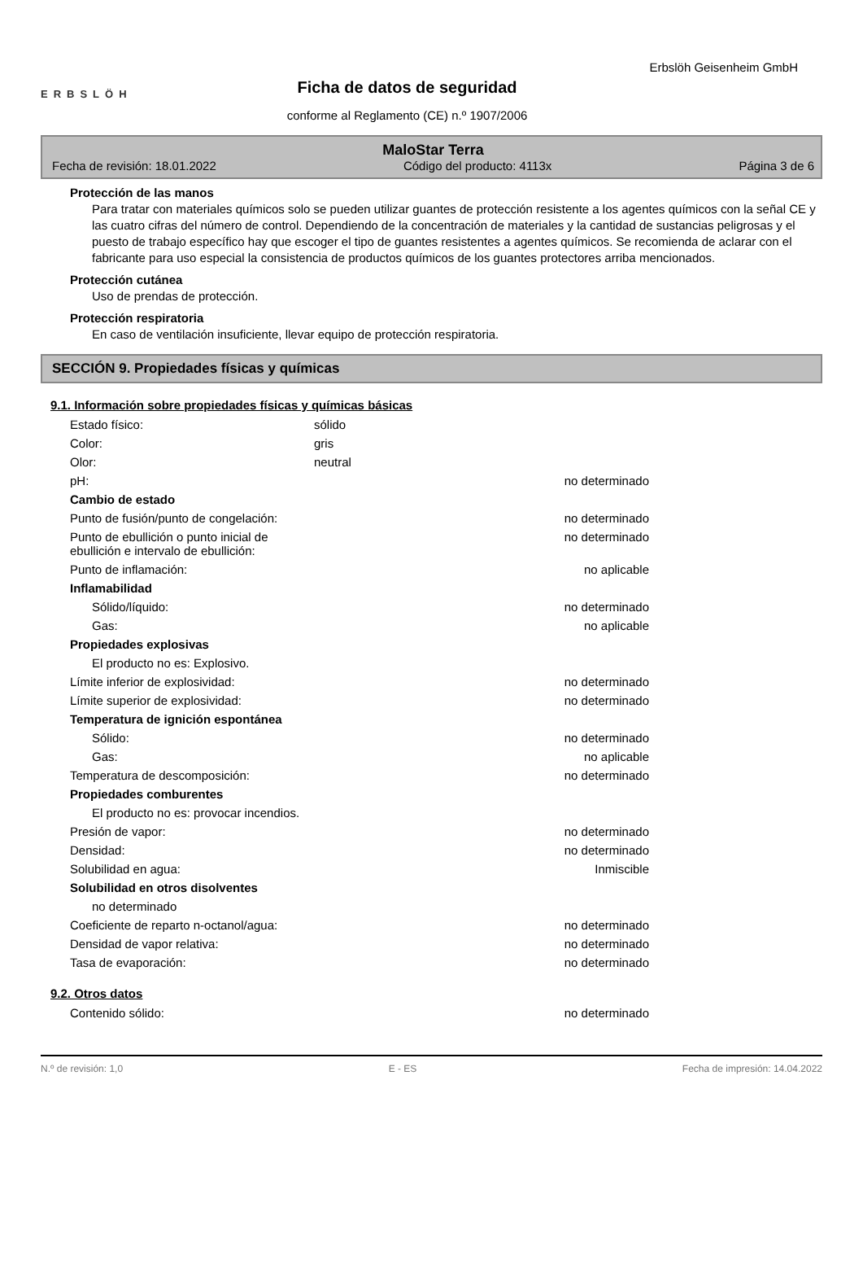ERBSLÖH
Ficha de datos de seguridad
conforme al Reglamento (CE) n.º 1907/2006
Erbslöh Geisenheim GmbH
MaloStar Terra
Fecha de revisión: 18.01.2022 Código del producto: 4113x Página 3 de 6
Protección de las manos
Para tratar con materiales químicos solo se pueden utilizar guantes de protección resistente a los agentes químicos con la señal CE y las cuatro cifras del número de control. Dependiendo de la concentración de materiales y la cantidad de sustancias peligrosas y el puesto de trabajo específico hay que escoger el tipo de guantes resistentes a agentes químicos. Se recomienda de aclarar con el fabricante para uso especial la consistencia de productos químicos de los guantes protectores arriba mencionados.
Protección cutánea
Uso de prendas de protección.
Protección respiratoria
En caso de ventilación insuficiente, llevar equipo de protección respiratoria.
SECCIÓN 9. Propiedades físicas y químicas
9.1. Información sobre propiedades físicas y químicas básicas
| Estado físico: | sólido | |
| Color: | gris | |
| Olor: | neutral | |
| pH: | | no determinado |
| Cambio de estado | | |
| Punto de fusión/punto de congelación: | | no determinado |
| Punto de ebullición o punto inicial de ebullición e intervalo de ebullición: | | no determinado |
| Punto de inflamación: | | no aplicable |
| Inflamabilidad | | |
| Sólido/líquido: | | no determinado |
| Gas: | | no aplicable |
| Propiedades explosivas | | |
| El producto no es: Explosivo. | | |
| Límite inferior de explosividad: | | no determinado |
| Límite superior de explosividad: | | no determinado |
| Temperatura de ignición espontánea | | |
| Sólido: | | no determinado |
| Gas: | | no aplicable |
| Temperatura de descomposición: | | no determinado |
| Propiedades comburentes | | |
| El producto no es: provocar incendios. | | |
| Presión de vapor: | | no determinado |
| Densidad: | | no determinado |
| Solubilidad en agua: | | Inmiscible |
| Solubilidad en otros disolventes | | |
| no determinado | | |
| Coeficiente de reparto n-octanol/agua: | | no determinado |
| Densidad de vapor relativa: | | no determinado |
| Tasa de evaporación: | | no determinado |
9.2. Otros datos
| Contenido sólido: | | no determinado |
N.º de revisión: 1,0 E - ES Fecha de impresión: 14.04.2022